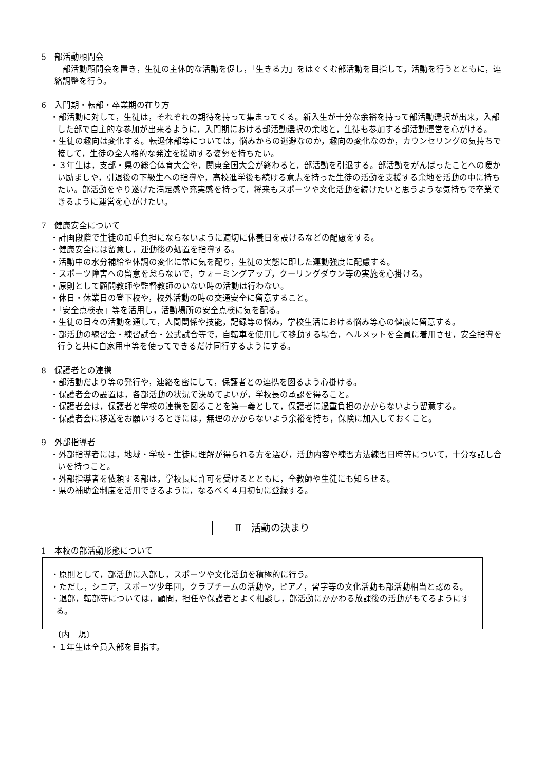5　部活動顧問会
部活動顧問会を置き，生徒の主体的な活動を促し，「生きる力」をはぐくむ部活動を目指して，活動を行うとともに，連絡調整を行う。
6　入門期・転部・卒業期の在り方
・部活動に対して，生徒は，それぞれの期待を持って集まってくる。新入生が十分な余裕を持って部活動選択が出来，入部した部で自主的な参加が出来るように，入門期における部活動選択の余地と，生徒も参加する部活動運営を心がける。
・生徒の趣向は変化する。転退休部等については，悩みからの逃避なのか，趣向の変化なのか，カウンセリングの気持ちで接して，生徒の全人格的な発達を援助する姿勢を持ちたい。
・３年生は，支部・県の総合体育大会や，関東全国大会が終わると，部活動を引退する。部活動をがんばったことへの暖かい励ましや，引退後の下級生への指導や，高校進学後も続ける意志を持った生徒の活動を支援する余地を活動の中に持ちたい。部活動をやり遂げた満足感や充実感を持って，将来もスポーツや文化活動を続けたいと思うような気持ちで卒業できるように運営を心がけたい。
7　健康安全について
・計画段階で生徒の加重負担にならないように適切に休養日を設けるなどの配慮をする。
・健康安全には留意し，運動後の処置を指導する。
・活動中の水分補給や体調の変化に常に気を配り，生徒の実態に即した運動強度に配慮する。
・スポーツ障害への留意を怠らないで，ウォーミングアップ，クーリングダウン等の実施を心掛ける。
・原則として顧問教師や監督教師のいない時の活動は行わない。
・休日・休業日の登下校や，校外活動の時の交通安全に留意すること。
・「安全点検表」等を活用し，活動場所の安全点検に気を配る。
・生徒の日々の活動を通して，人間関係や技能，記録等の悩み，学校生活における悩み等心の健康に留意する。
・部活動の練習会・練習試合・公式試合等で，自転車を使用して移動する場合，ヘルメットを全員に着用させ，安全指導を行うと共に自家用車等を使ってできるだけ同行するようにする。
8　保護者との連携
・部活動だより等の発行や，連絡を密にして，保護者との連携を図るよう心掛ける。
・保護者会の設置は，各部活動の状況で決めてよいが，学校長の承認を得ること。
・保護者会は，保護者と学校の連携を図ることを第一義として，保護者に過重負担のかからないよう留意する。
・保護者会に移送をお願いするときには，無理のかからないよう余裕を持ち，保険に加入しておくこと。
9　外部指導者
・外部指導者には，地域・学校・生徒に理解が得られる方を選び，活動内容や練習方法練習日時等について，十分な話し合いを持つこと。
・外部指導者を依頼する部は，学校長に許可を受けるとともに，全教師や生徒にも知らせる。
・県の補助金制度を活用できるように，なるべく４月初旬に登録する。
Ⅱ　活動の決まり
1　本校の部活動形態について
・原則として，部活動に入部し，スポーツや文化活動を積極的に行う。
・ただし，シニア，スポーツ少年団，クラブチームの活動や，ピアノ，習字等の文化活動も部活動相当と認める。
・退部，転部等については，顧問，担任や保護者とよく相談し，部活動にかかわる放課後の活動がもてるようにする。
〔内　規〕
・１年生は全員入部を目指す。